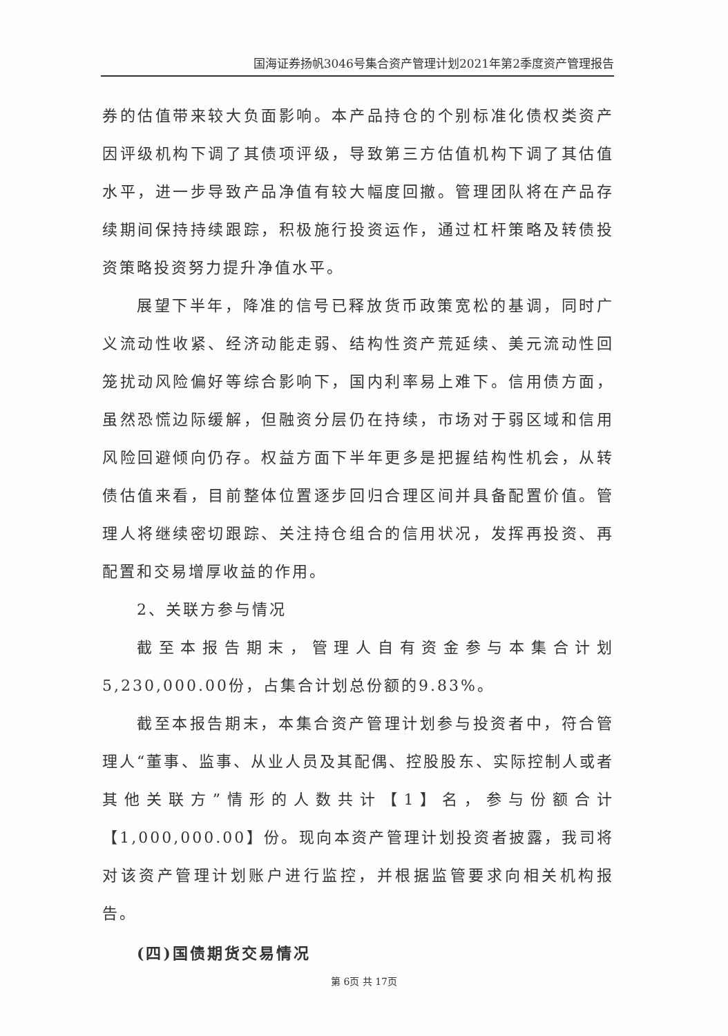国海证券扬帆3046号集合资产管理计划2021年第2季度资产管理报告
券的估值带来较大负面影响。本产品持仓的个别标准化债权类资产因评级机构下调了其债项评级，导致第三方估值机构下调了其估值水平，进一步导致产品净值有较大幅度回撤。管理团队将在产品存续期间保持持续跟踪，积极施行投资运作，通过杠杆策略及转债投资策略投资努力提升净值水平。
展望下半年，降准的信号已释放货币政策宽松的基调，同时广义流动性收紧、经济动能走弱、结构性资产荒延续、美元流动性回笼扰动风险偏好等综合影响下，国内利率易上难下。信用债方面，虽然恐慌边际缓解，但融资分层仍在持续，市场对于弱区域和信用风险回避倾向仍存。权益方面下半年更多是把握结构性机会，从转债估值来看，目前整体位置逐步回归合理区间并具备配置价值。管理人将继续密切跟踪、关注持仓组合的信用状况，发挥再投资、再配置和交易增厚收益的作用。
2、关联方参与情况
截至本报告期末，管理人自有资金参与本集合计划5,230,000.00份，占集合计划总份额的9.83%。
截至本报告期末，本集合资产管理计划参与投资者中，符合管理人“董事、监事、从业人员及其配偶、控股股东、实际控制人或者其他关联方”情形的人数共计【1】名，参与份额合计【1,000,000.00】份。现向本资产管理计划投资者披露，我司将对该资产管理计划账户进行监控，并根据监管要求向相关机构报告。
(四)国债期货交易情况
第 6页 共 17页